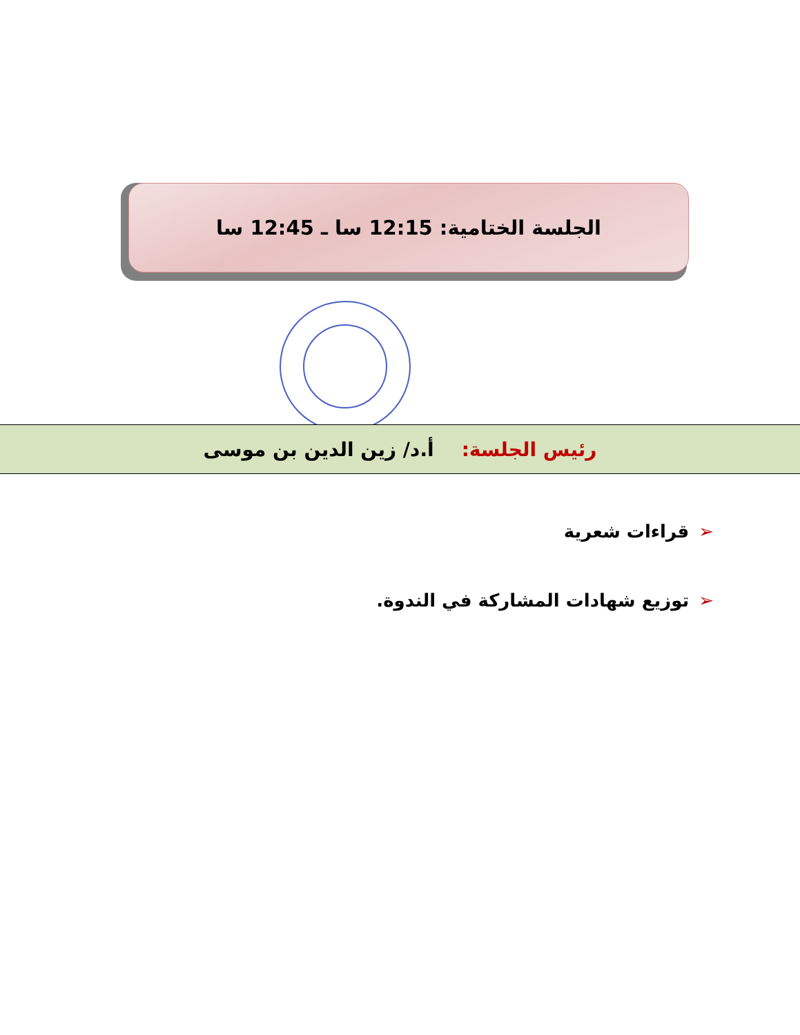الجلسة الختامية: 12:15 سا ـ 12:45 سا
رئيس الجلسة: أ.د/ زين الدين بن موسى
➢قراءات شعرية
➢توزيع شهادات المشاركة في الندوة.